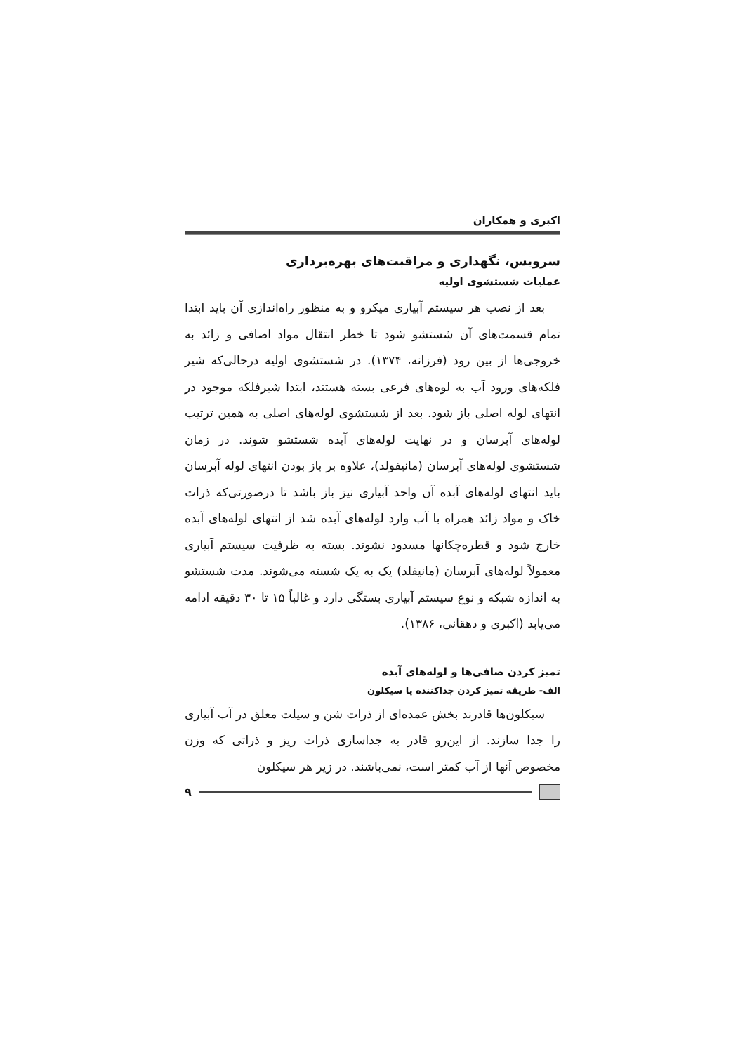اکبری و همکاران
سرویس، نگهداری و مراقبت‌های بهره‌برداری
عملیات شستشوی اولیه
بعد از نصب هر سیستم آبیاری میکرو و به منظور راه‌اندازی آن باید ابتدا تمام قسمت‌های آن شستشو شود تا خطر انتقال مواد اضافی و زائد به خروجی‌ها از بین رود (فرزانه، ۱۳۷۴). در شستشوی اولیه درحالی‌که شیر فلکه‌های ورود آب به لوه‌های فرعی بسته هستند، ابتدا شیرفلکه موجود در انتهای لوله اصلی باز شود. بعد از شستشوی لوله‌های اصلی به همین ترتیب لوله‌های آبرسان و در نهایت لوله‌های آبده شستشو شوند. در زمان شستشوی لوله‌های آبرسان (مانیفولد)، علاوه بر باز بودن انتهای لوله آبرسان باید انتهای لوله‌های آبده آن واحد آبیاری نیز باز باشد تا درصورتی‌که ذرات خاک و مواد زائد همراه با آب وارد لوله‌های آبده شد از انتهای لوله‌های آبده خارج شود و قطره‌چکانها مسدود نشوند. بسته به ظرفیت سیستم آبیاری معمولاً لوله‌های آبرسان (مانیفلد) یک به یک شسته می‌شوند. مدت شستشو به اندازه شبکه و نوع سیستم آبیاری بستگی دارد و غالباً ۱۵ تا ۳۰ دقیقه ادامه می‌یابد (اکبری و دهقانی، ۱۳۸۶).
تمیز کردن صافی‌ها و لوله‌های آبده
الف- طریقه تمیز کردن جداکننده یا سیکلون
سیکلون‌ها قادرند بخش عمده‌ای از ذرات شن و سیلت معلق در آب آبیاری را جدا سازند. از این‌رو قادر به جداسازی ذرات ریز و ذراتی که وزن مخصوص آنها از آب کمتر است، نمی‌باشند. در زیر هر سیکلون
۹